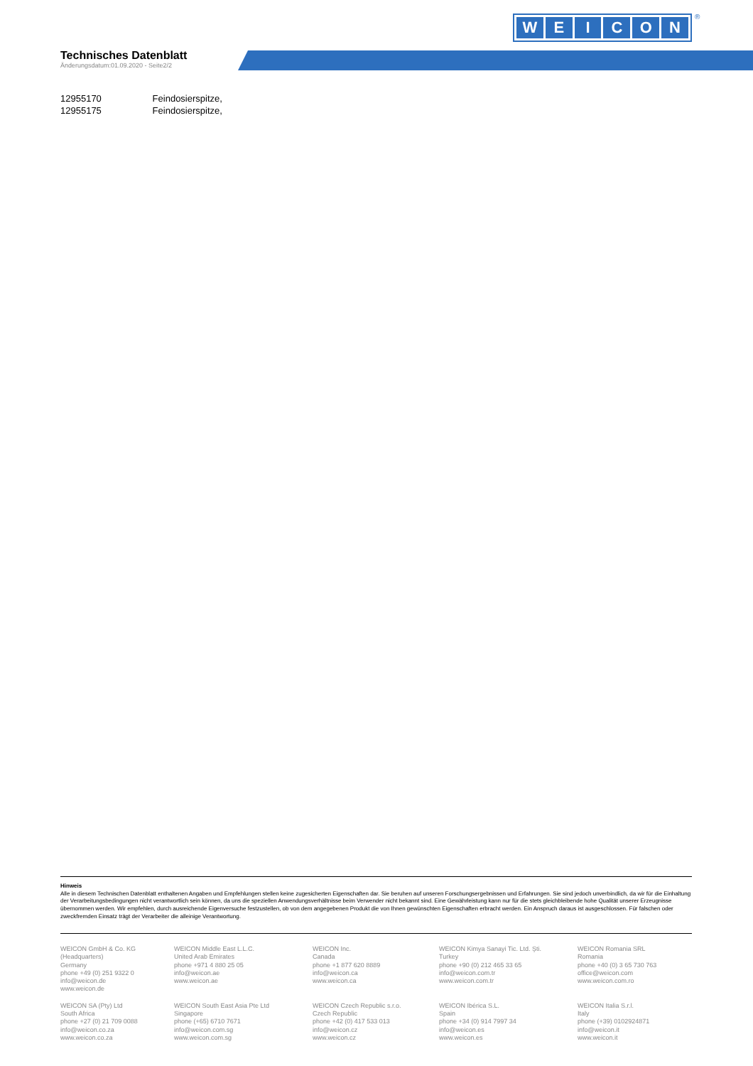WEICON ®
Technisches Datenblatt
Änderungsdatum:01.09.2020 - Seite2/2
12955170 Feindosierspitze,
12955175 Feindosierspitze,
Hinweis
Alle in diesem Technischen Datenblatt enthaltenen Angaben und Empfehlungen stellen keine zugesicherten Eigenschaften dar. Sie beruhen auf unseren Forschungsergebnissen und Erfahrungen. Sie sind jedoch unverbindlich, da wir für die Einhaltung der Verarbeitungsbedingungen nicht verantwortlich sein können, da uns die speziellen Anwendungsverhältnisse beim Verwender nicht bekannt sind. Eine Gewährleistung kann nur für die stets gleichbleibende hohe Qualität unserer Erzeugnisse übernommen werden. Wir empfehlen, durch ausreichende Eigenversuche festzustellen, ob von dem angegebenen Produkt die von Ihnen gewünschten Eigenschaften erbracht werden. Ein Anspruch daraus ist ausgeschlossen. Für falschen oder zweckfremden Einsatz trägt der Verarbeiter die alleinige Verantwortung.
WEICON GmbH & Co. KG
(Headquarters)
Germany
phone +49 (0) 251 9322 0
info@weicon.de
www.weicon.de
WEICON Middle East L.L.C.
United Arab Emirates
phone +971 4 880 25 05
info@weicon.ae
www.weicon.ae
WEICON Inc.
Canada
phone +1 877 620 8889
info@weicon.ca
www.weicon.ca
WEICON Kimya Sanayi Tic. Ltd. Şti.
Turkey
phone +90 (0) 212 465 33 65
info@weicon.com.tr
www.weicon.com.tr
WEICON Romania SRL
Romania
phone +40 (0) 3 65 730 763
office@weicon.com
www.weicon.com.ro
WEICON SA (Pty) Ltd
South Africa
phone +27 (0) 21 709 0088
info@weicon.co.za
www.weicon.co.za
WEICON South East Asia Pte Ltd
Singapore
phone (+65) 6710 7671
info@weicon.com.sg
www.weicon.com.sg
WEICON Czech Republic s.r.o.
Czech Republic
phone +42 (0) 417 533 013
info@weicon.cz
www.weicon.cz
WEICON Ibérica S.L.
Spain
phone +34 (0) 914 7997 34
info@weicon.es
www.weicon.es
WEICON Italia S.r.l.
Italy
phone (+39) 0102924871
info@weicon.it
www.weicon.it